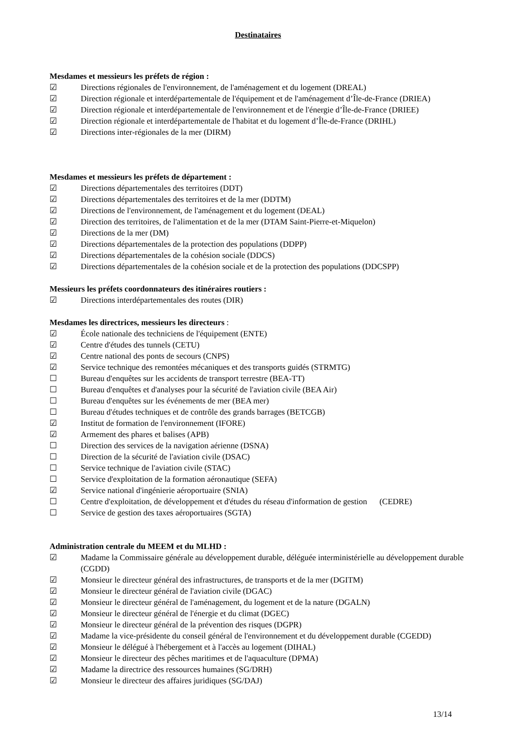Destinataires
Mesdames et messieurs les préfets de région :
☑ Directions régionales de l'environnement, de l'aménagement et du logement (DREAL)
☑ Direction régionale et interdépartementale de l'équipement et de l'aménagement d’Île-de-France (DRIEA)
☑ Direction régionale et interdépartementale de l'environnement et de l'énergie d’Île-de-France (DRIEE)
☑ Direction régionale et interdépartementale de l'habitat et du logement d’Île-de-France (DRIHL)
☑ Directions inter-régionales de la mer (DIRM)
Mesdames et messieurs les préfets de département :
☑ Directions départementales des territoires (DDT)
☑ Directions départementales des territoires et de la mer (DDTM)
☑ Directions de l'environnement, de l'aménagement et du logement (DEAL)
☑ Direction des territoires, de l'alimentation et de la mer (DTAM Saint-Pierre-et-Miquelon)
☑ Directions de la mer (DM)
☑ Directions départementales de la protection des populations (DDPP)
☑ Directions départementales de la cohésion sociale (DDCS)
☑ Directions départementales de la cohésion sociale et de la protection des populations (DDCSPP)
Messieurs les préfets coordonnateurs des itinéraires routiers :
☑ Directions interdépartementales des routes (DIR)
Mesdames les directrices, messieurs les directeurs :
☑ École nationale des techniciens de l'équipement (ENTE)
☑ Centre d'études des tunnels (CETU)
☑ Centre national des ponts de secours (CNPS)
☑ Service technique des remontées mécaniques et des transports guidés (STRMTG)
☐ Bureau d'enquêtes sur les accidents de transport terrestre (BEA-TT)
☐ Bureau d'enquêtes et d'analyses pour la sécurité de l'aviation civile (BEA Air)
☐ Bureau d'enquêtes sur les événements de mer (BEA mer)
☐ Bureau d'études techniques et de contrôle des grands barrages (BETCGB)
☑ Institut de formation de l'environnement (IFORE)
☑ Armement des phares et balises (APB)
☐ Direction des services de la navigation aérienne (DSNA)
☐ Direction de la sécurité de l'aviation civile (DSAC)
☐ Service technique de l'aviation civile (STAC)
☐ Service d'exploitation de la formation aéronautique (SEFA)
☑ Service national d'ingénierie aéroportuaire (SNIA)
☐ Centre d'exploitation, de développement et d'études du réseau d'information de gestion (CEDRE)
☐ Service de gestion des taxes aéroportuaires (SGTA)
Administration centrale du MEEM et du MLHD :
☑ Madame la Commissaire générale au développement durable, déléguée interministérielle au développement durable (CGDD)
☑ Monsieur le directeur général des infrastructures, de transports et de la mer (DGITM)
☑ Monsieur le directeur général de l'aviation civile (DGAC)
☑ Monsieur le directeur général de l'aménagement, du logement et de la nature (DGALN)
☑ Monsieur le directeur général de l'énergie et du climat (DGEC)
☑ Monsieur le directeur général de la prévention des risques (DGPR)
☑ Madame la vice-présidente du conseil général de l'environnement et du développement durable (CGEDD)
☑ Monsieur le délégué à l'hébergement et à l'accès au logement (DIHAL)
☑ Monsieur le directeur des pêches maritimes et de l'aquaculture (DPMA)
☑ Madame la directrice des ressources humaines (SG/DRH)
☑ Monsieur le directeur des affaires juridiques (SG/DAJ)
13/14